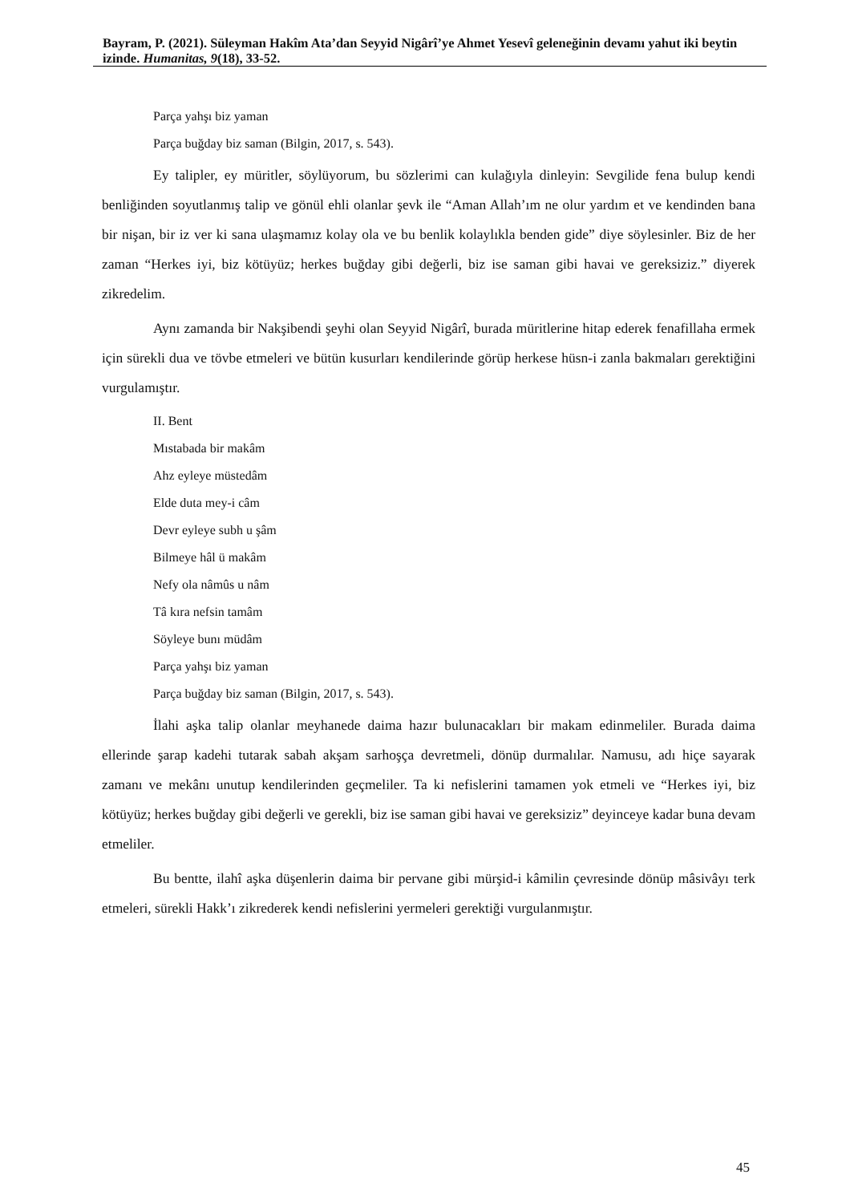Bayram, P. (2021). Süleyman Hakîm Ata’dan Seyyid Nigârî’ye Ahmet Yesevî geleneğinin devamı yahut iki beytin izinde. Humanitas, 9(18), 33-52.
Parça yahşı biz yaman
Parça buğday biz saman (Bilgin, 2017, s. 543).
Ey talipler, ey müritler, söylüyorum, bu sözlerimi can kulağıyla dinleyin: Sevgilide fena bulup kendi benliğinden soyutlanmış talip ve gönül ehli olanlar şevk ile “Aman Allah’ım ne olur yardım et ve kendinden bana bir nişan, bir iz ver ki sana ulaşmamız kolay ola ve bu benlik kolaylıkla benden gide” diye söylesinler. Biz de her zaman “Herkes iyi, biz kötüyüz; herkes buğday gibi değerli, biz ise saman gibi havai ve gereksiziz.” diyerek zikredelim.
Aynı zamanda bir Nakşibendi şeyhi olan Seyyid Nigârî, burada müritlerine hitap ederek fenafillaha ermek için sürekli dua ve tövbe etmeleri ve bütün kusurları kendilerinde görüp herkese hüsn-i zanla bakmaları gerektiğini vurgulamıştır.
II. Bent
Mıstabada bir makâm
Ahz eyleye müstedâm
Elde duta mey-i câm
Devr eyleye subh u şâm
Bilmeye hâl ü makâm
Nefy ola nâmûs u nâm
Tâ kıra nefsin tamâm
Söyleye bunı müdâm
Parça yahşı biz yaman
Parça buğday biz saman (Bilgin, 2017, s. 543).
İlahi aşka talip olanlar meyhanede daima hazır bulunacakları bir makam edinmeliler. Burada daima ellerinde şarap kadehi tutarak sabah akşam sarhoşça devretmeli, dönüp durmalılar. Namusu, adı hiçe sayarak zamanı ve mekânı unutup kendilerinden geçmeliler. Ta ki nefislerini tamamen yok etmeli ve “Herkes iyi, biz kötüyüz; herkes buğday gibi değerli ve gerekli, biz ise saman gibi havai ve gereksiziz” deyinceye kadar buna devam etmeliler.
Bu bentte, ilahî aşka düşenlerin daima bir pervane gibi mürşid-i kâmilin çevresinde dönüp mâsivâyı terk etmeleri, sürekli Hakk’ı zikrederek kendi nefislerini yermeleri gerektiği vurgulanmıştır.
45